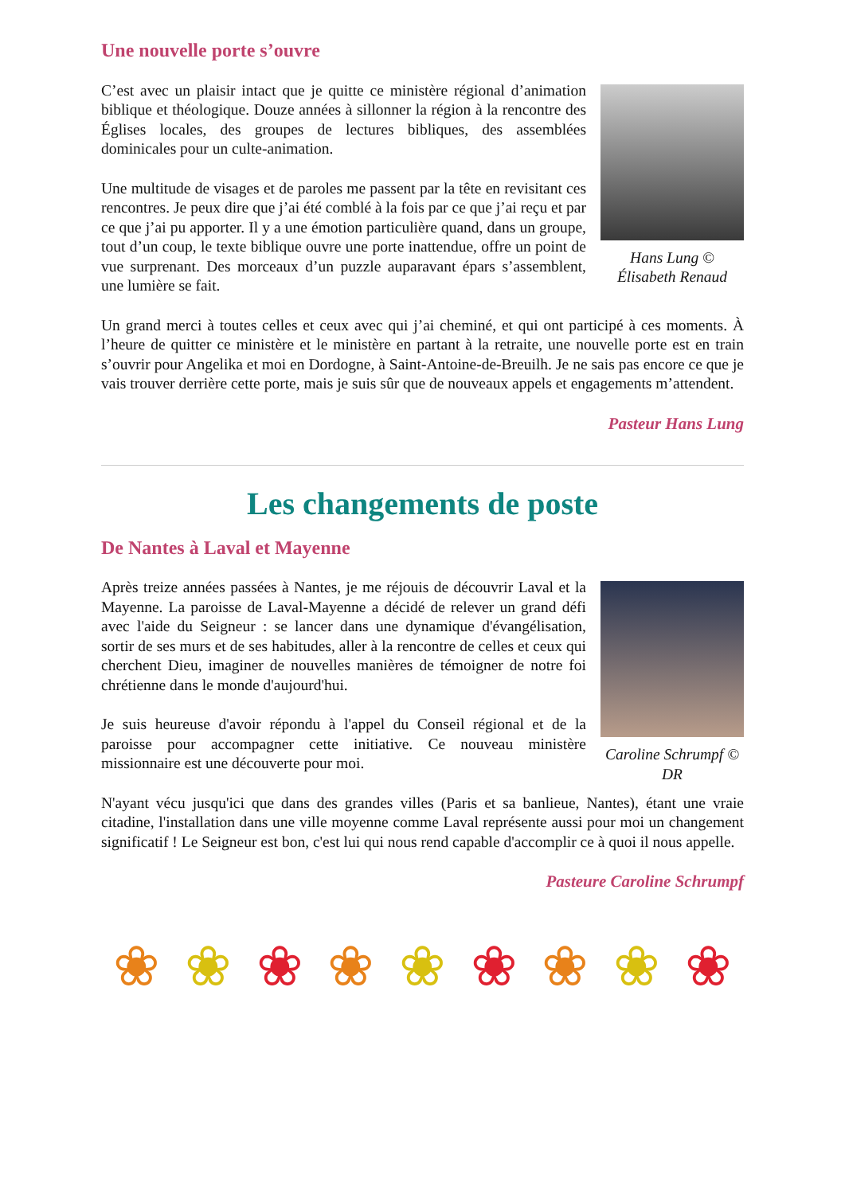Une nouvelle porte s’ouvre
C’est avec un plaisir intact que je quitte ce ministère régional d’animation biblique et théologique. Douze années à sillonner la région à la rencontre des Églises locales, des groupes de lectures bibliques, des assemblées dominicales pour un culte-animation.
Une multitude de visages et de paroles me passent par la tête en revisitant ces rencontres. Je peux dire que j’ai été comblé à la fois par ce que j’ai reçu et par ce que j’ai pu apporter. Il y a une émotion particulière quand, dans un groupe, tout d’un coup, le texte biblique ouvre une porte inattendue, offre un point de vue surprenant. Des morceaux d’un puzzle auparavant épars s’assemblent, une lumière se fait.
Hans Lung ©
Élisabeth Renaud
Un grand merci à toutes celles et ceux avec qui j’ai cheminé, et qui ont participé à ces moments. À l’heure de quitter ce ministère et le ministère en partant à la retraite, une nouvelle porte est en train s’ouvrir pour Angelika et moi en Dordogne, à Saint-Antoine-de-Breuilh. Je ne sais pas encore ce que je vais trouver derrière cette porte, mais je suis sûr que de nouveaux appels et engagements m’attendent.
Pasteur Hans Lung
Les changements de poste
De Nantes à Laval et Mayenne
Après treize années passées à Nantes, je me réjouis de découvrir Laval et la Mayenne. La paroisse de Laval-Mayenne a décidé de relever un grand défi avec l'aide du Seigneur : se lancer dans une dynamique d'évangélisation, sortir de ses murs et de ses habitudes, aller à la rencontre de celles et ceux qui cherchent Dieu, imaginer de nouvelles manières de témoigner de notre foi chrétienne dans le monde d'aujourd'hui.
Je suis heureuse d'avoir répondu à l'appel du Conseil régional et de la paroisse pour accompagner cette initiative. Ce nouveau ministère missionnaire est une découverte pour moi.
Caroline Schrumpf © DR
N'ayant vécu jusqu'ici que dans des grandes villes (Paris et sa banlieue, Nantes), étant une vraie citadine, l'installation dans une ville moyenne comme Laval représente aussi pour moi un changement significatif ! Le Seigneur est bon, c'est lui qui nous rend capable d'accomplir ce à quoi il nous appelle.
Pasteure Caroline Schrumpf
❀ ❀ ❀ ❀ ❀ ❀ ❀ ❀ ❀